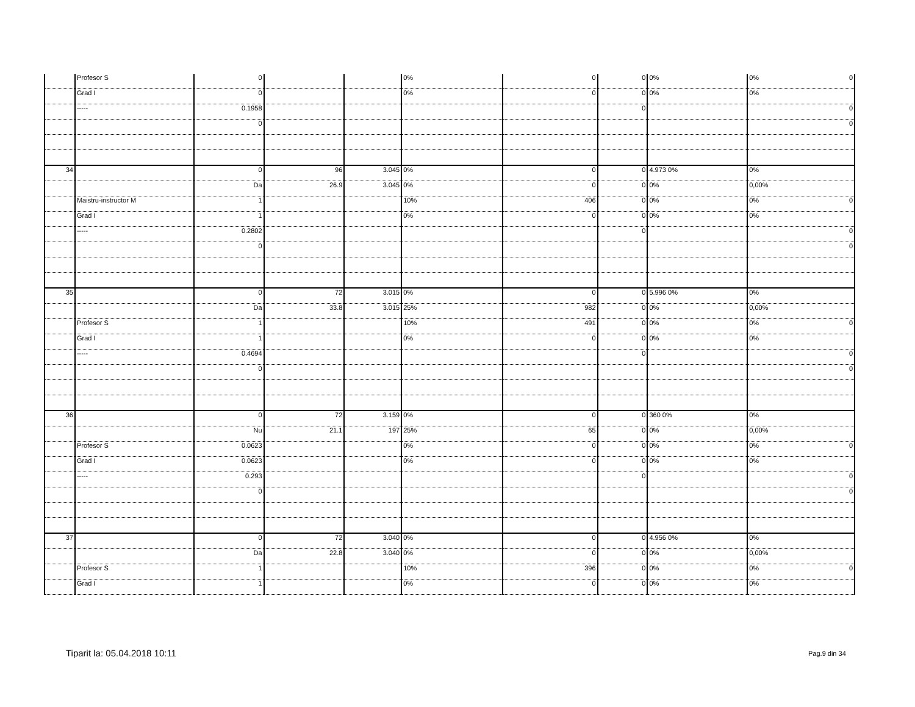| | Profesor S | 0 | | | 0% | 0 | 0 | 0% | 0% 0 |
| | Grad I | 0 | | | 0% | 0 | 0 | 0% | 0% |
| | ----- | 0.1958 | | | | | 0 | | 0 |
| | | 0 | | | | | | | 0 |
| 34 | | 0 | 96 | 3.045 | 0% | 0 | 0 | 4.973 0% | 0% |
| | | Da | 26.9 | 3.045 | 0% | 0 | 0 | 0% | 0,00% |
| | Maistru-instructor M | 1 | | | 10% | 406 | 0 | 0% | 0% 0 |
| | Grad I | 1 | | | 0% | 0 | 0 | 0% | 0% |
| | ----- | 0.2802 | | | | | 0 | | 0 |
| | | 0 | | | | | | | 0 |
| 35 | | 0 | 72 | 3.015 | 0% | 0 | 0 | 5.996 0% | 0% |
| | | Da | 33.8 | 3.015 | 25% | 982 | 0 | 0% | 0,00% |
| | Profesor S | 1 | | | 10% | 491 | 0 | 0% | 0% 0 |
| | Grad I | 1 | | | 0% | 0 | 0 | 0% | 0% |
| | ----- | 0.4694 | | | | | 0 | | 0 |
| | | 0 | | | | | | | 0 |
| 36 | | 0 | 72 | 3.159 | 0% | 0 | 0 | 360 0% | 0% |
| | | Nu | 21.1 | 197 | 25% | 65 | 0 | 0% | 0,00% |
| | Profesor S | 0.0623 | | | 0% | 0 | 0 | 0% | 0% 0 |
| | Grad I | 0.0623 | | | 0% | 0 | 0 | 0% | 0% |
| | ----- | 0.293 | | | | | 0 | | 0 |
| | | 0 | | | | | | | 0 |
| 37 | | 0 | 72 | 3.040 | 0% | 0 | 0 | 4.956 0% | 0% |
| | | Da | 22.8 | 3.040 | 0% | 0 | 0 | 0% | 0,00% |
| | Profesor S | 1 | | | 10% | 396 | 0 | 0% | 0% 0 |
| | Grad I | 1 | | | 0% | 0 | 0 | 0% | 0% |
Tiparit la: 05.04.2018 10:11 Pag.9 din 34